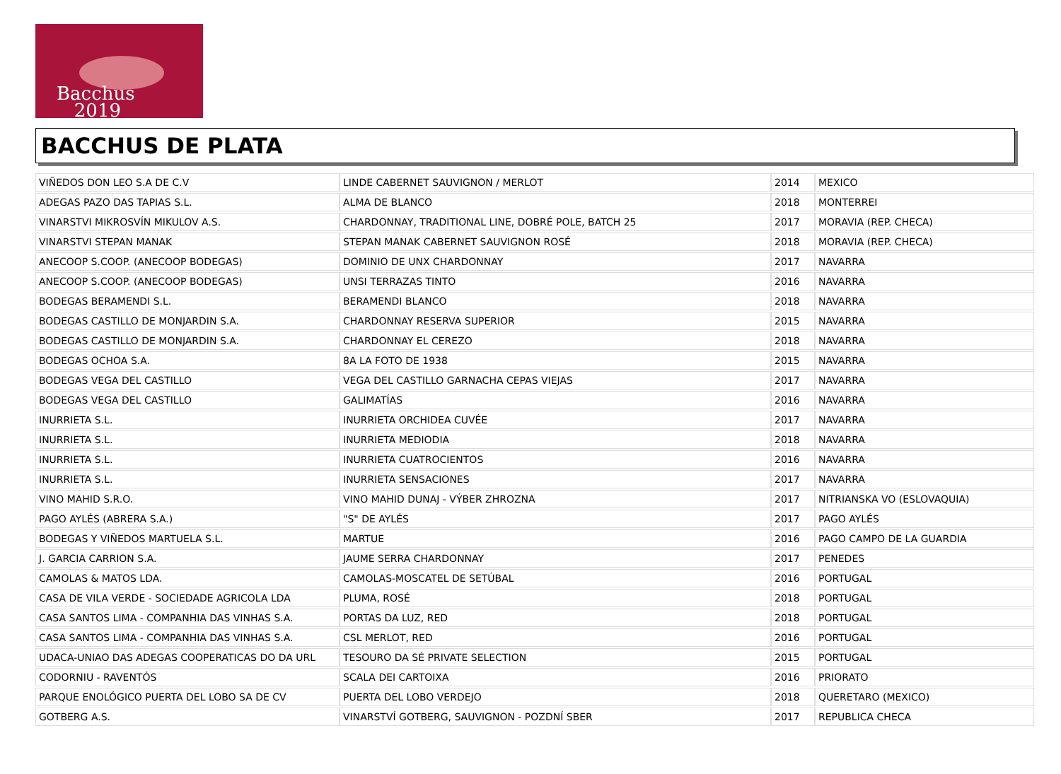Bacchus
2019
BACCHUS DE PLATA
| VIÑEDOS DON LEO S.A DE C.V | LINDE CABERNET SAUVIGNON / MERLOT | 2014 | MEXICO |
| ADEGAS PAZO DAS TAPIAS S.L. | ALMA DE BLANCO | 2018 | MONTERREI |
| VINARSTVI MIKROSVÍN MIKULOV A.S. | CHARDONNAY, TRADITIONAL LINE, DOBRÉ POLE, BATCH 25 | 2017 | MORAVIA (REP. CHECA) |
| VINARSTVI STEPAN MANAK | STEPAN MANAK CABERNET SAUVIGNON ROSÉ | 2018 | MORAVIA (REP. CHECA) |
| ANECOOP S.COOP. (ANECOOP BODEGAS) | DOMINIO DE UNX CHARDONNAY | 2017 | NAVARRA |
| ANECOOP S.COOP. (ANECOOP BODEGAS) | UNSI TERRAZAS TINTO | 2016 | NAVARRA |
| BODEGAS BERAMENDI S.L. | BERAMENDI BLANCO | 2018 | NAVARRA |
| BODEGAS CASTILLO DE MONJARDIN S.A. | CHARDONNAY RESERVA SUPERIOR | 2015 | NAVARRA |
| BODEGAS CASTILLO DE MONJARDIN S.A. | CHARDONNAY EL CEREZO | 2018 | NAVARRA |
| BODEGAS OCHOA S.A. | 8A LA FOTO DE 1938 | 2015 | NAVARRA |
| BODEGAS VEGA DEL CASTILLO | VEGA DEL CASTILLO GARNACHA CEPAS VIEJAS | 2017 | NAVARRA |
| BODEGAS VEGA DEL CASTILLO | GALIMATÍAS | 2016 | NAVARRA |
| INURRIETA S.L. | INURRIETA ORCHIDEA CUVÉE | 2017 | NAVARRA |
| INURRIETA S.L. | INURRIETA MEDIODIA | 2018 | NAVARRA |
| INURRIETA S.L. | INURRIETA CUATROCIENTOS | 2016 | NAVARRA |
| INURRIETA S.L. | INURRIETA SENSACIONES | 2017 | NAVARRA |
| VINO MAHID S.R.O. | VINO MAHID DUNAJ - VÝBER ZHROZNA | 2017 | NITRIANSKA VO (ESLOVAQUIA) |
| PAGO AYLÉS (ABRERA S.A.) | "S" DE AYLÉS | 2017 | PAGO AYLÉS |
| BODEGAS Y VIÑEDOS MARTUELA S.L. | MARTUE | 2016 | PAGO CAMPO DE LA GUARDIA |
| J. GARCIA CARRION S.A. | JAUME SERRA CHARDONNAY | 2017 | PENEDES |
| CAMOLAS & MATOS LDA. | CAMOLAS-MOSCATEL DE SETÚBAL | 2016 | PORTUGAL |
| CASA DE VILA VERDE - SOCIEDADE AGRICOLA LDA | PLUMA, ROSÉ | 2018 | PORTUGAL |
| CASA SANTOS LIMA - COMPANHIA DAS VINHAS S.A. | PORTAS DA LUZ, RED | 2018 | PORTUGAL |
| CASA SANTOS LIMA - COMPANHIA DAS VINHAS S.A. | CSL MERLOT, RED | 2016 | PORTUGAL |
| UDACA-UNIAO DAS ADEGAS COOPERATICAS DO DA URL | TESOURO DA SÉ PRIVATE SELECTION | 2015 | PORTUGAL |
| CODORNIU - RAVENTÓS | SCALA DEI CARTOIXA | 2016 | PRIORATO |
| PARQUE ENOLÓGICO PUERTA DEL LOBO SA DE CV | PUERTA DEL LOBO VERDEJO | 2018 | QUERETARO (MEXICO) |
| GOTBERG A.S. | VINARSTVÍ GOTBERG, SAUVIGNON - POZDNÍ SBER | 2017 | REPUBLICA CHECA |